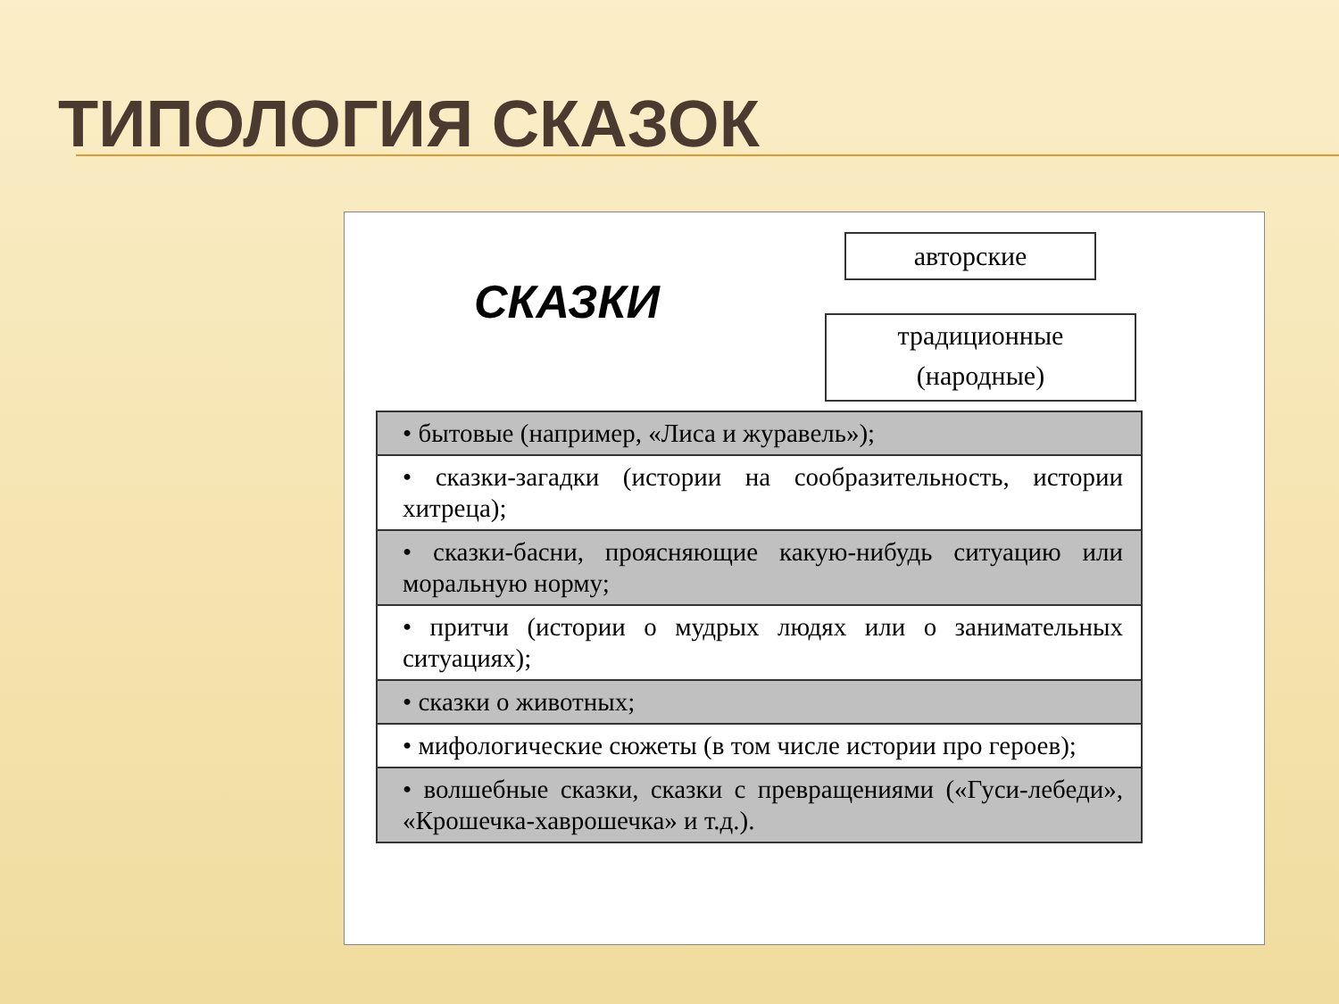ТИПОЛОГИЯ СКАЗОК
СКАЗКИ
авторские
традиционные
(народные)
• бытовые (например, «Лиса и журавель»);
• сказки-загадки (истории на сообразительность, истории хитреца);
• сказки-басни, проясняющие какую-нибудь ситуацию или моральную норму;
• притчи (истории о мудрых людях или о занимательных ситуациях);
• сказки о животных;
• мифологические сюжеты (в том числе истории про героев);
• волшебные сказки, сказки с превращениями («Гуси-лебеди», «Крошечка-хаврошечка» и т.д.).